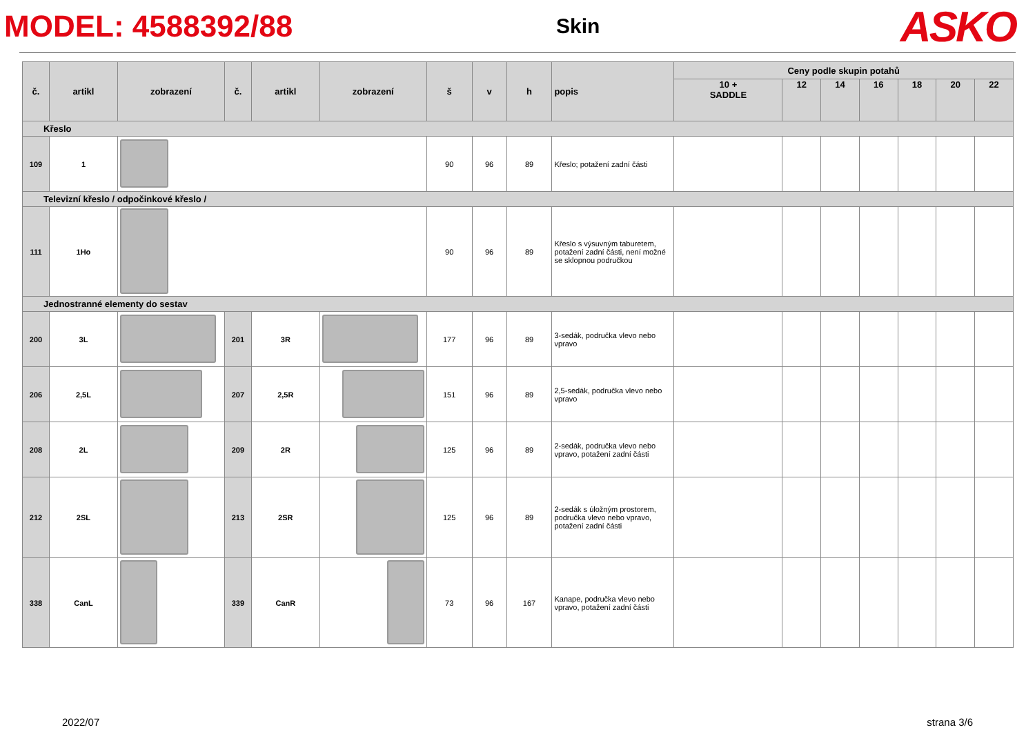MODEL: 4588392/88
Skin
ASKO
| č. | artikl | zobrazení | č. | artikl | zobrazení | š | v | h | popis | Ceny podle skupin potahů | | | | | | |
| --- | --- | --- | --- | --- | --- | --- | --- | --- | --- | --- | --- | --- | --- | --- | --- | --- |
| | | | | | | | | | | 10 + SADDLE | 12 | 14 | 16 | 18 | 20 | 22 |
| Křeslo | | | | | | | | | | | | | | | | |
| 109 | 1 | | | | | 90 | 96 | 89 | Křeslo; potažení zadní části | | | | | | | |
| Televizní křeslo / odpočinkové křeslo / | | | | | | | | | | | | | | | | |
| 111 | 1Ho | | | | | 90 | 96 | 89 | Křeslo s výsuvným taburetem, potažení zadní části, není možné se sklopnou područkou | | | | | | | |
| Jednostranné elementy do sestav | | | | | | | | | | | | | | | | |
| 200 | 3L | | 201 | 3R | | 177 | 96 | 89 | 3-sedák, područka vlevo nebo vpravo | | | | | | | |
| 206 | 2,5L | | 207 | 2,5R | | 151 | 96 | 89 | 2,5-sedák, područka vlevo nebo vpravo | | | | | | | |
| 208 | 2L | | 209 | 2R | | 125 | 96 | 89 | 2-sedák, područka vlevo nebo vpravo, potažení zadní části | | | | | | | |
| 212 | 2SL | | 213 | 2SR | | 125 | 96 | 89 | 2-sedák s úložným prostorem, područka vlevo nebo vpravo, potažení zadní části | | | | | | | |
| 338 | CanL | | 339 | CanR | | 73 | 96 | 167 | Kanape, područka vlevo nebo vpravo, potažení zadní části | | | | | | | |
2022/07 strana 3/6